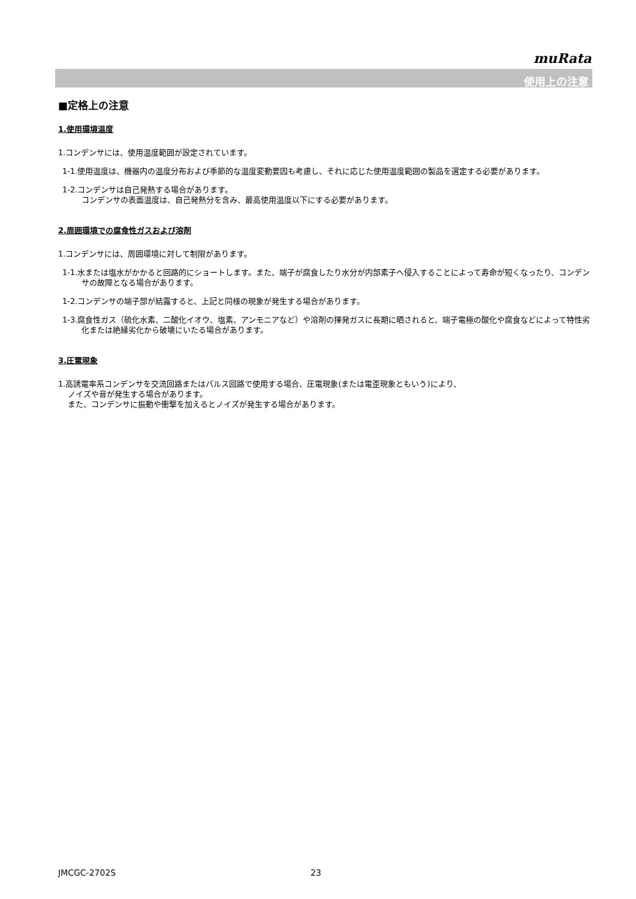muRata
使用上の注意
■定格上の注意
1.使用環境温度
1.コンデンサには、使用温度範囲が設定されています。
1-1.使用温度は、機器内の温度分布および季節的な温度変動要因も考慮し、それに応じた使用温度範囲の製品を選定する必要があります。
1-2.コンデンサは自己発熱する場合があります。
コンデンサの表面温度は、自己発熱分を含み、最高使用温度以下にする必要があります。
2.周囲環境での腐食性ガスおよび溶剤
1.コンデンサには、周囲環境に対して制限があります。
1-1.水または塩水がかかると回路的にショートします。また、端子が腐食したり水分が内部素子へ侵入することによって寿命が短くなったり、コンデンサの故障となる場合があります。
1-2.コンデンサの端子部が結露すると、上記と同様の現象が発生する場合があります。
1-3.腐食性ガス（硫化水素、二酸化イオウ、塩素、アンモニアなど）や溶剤の揮発ガスに長期に晒されると、端子電極の酸化や腐食などによって特性劣化または絶縁劣化から破壊にいたる場合があります。
3.圧電現象
1.高誘電率系コンデンサを交流回路またはパルス回路で使用する場合、圧電現象(または電歪現象ともいう)により、
ノイズや音が発生する場合があります。
また、コンデンサに振動や衝撃を加えるとノイズが発生する場合があります。
JMCGC-2702S 23